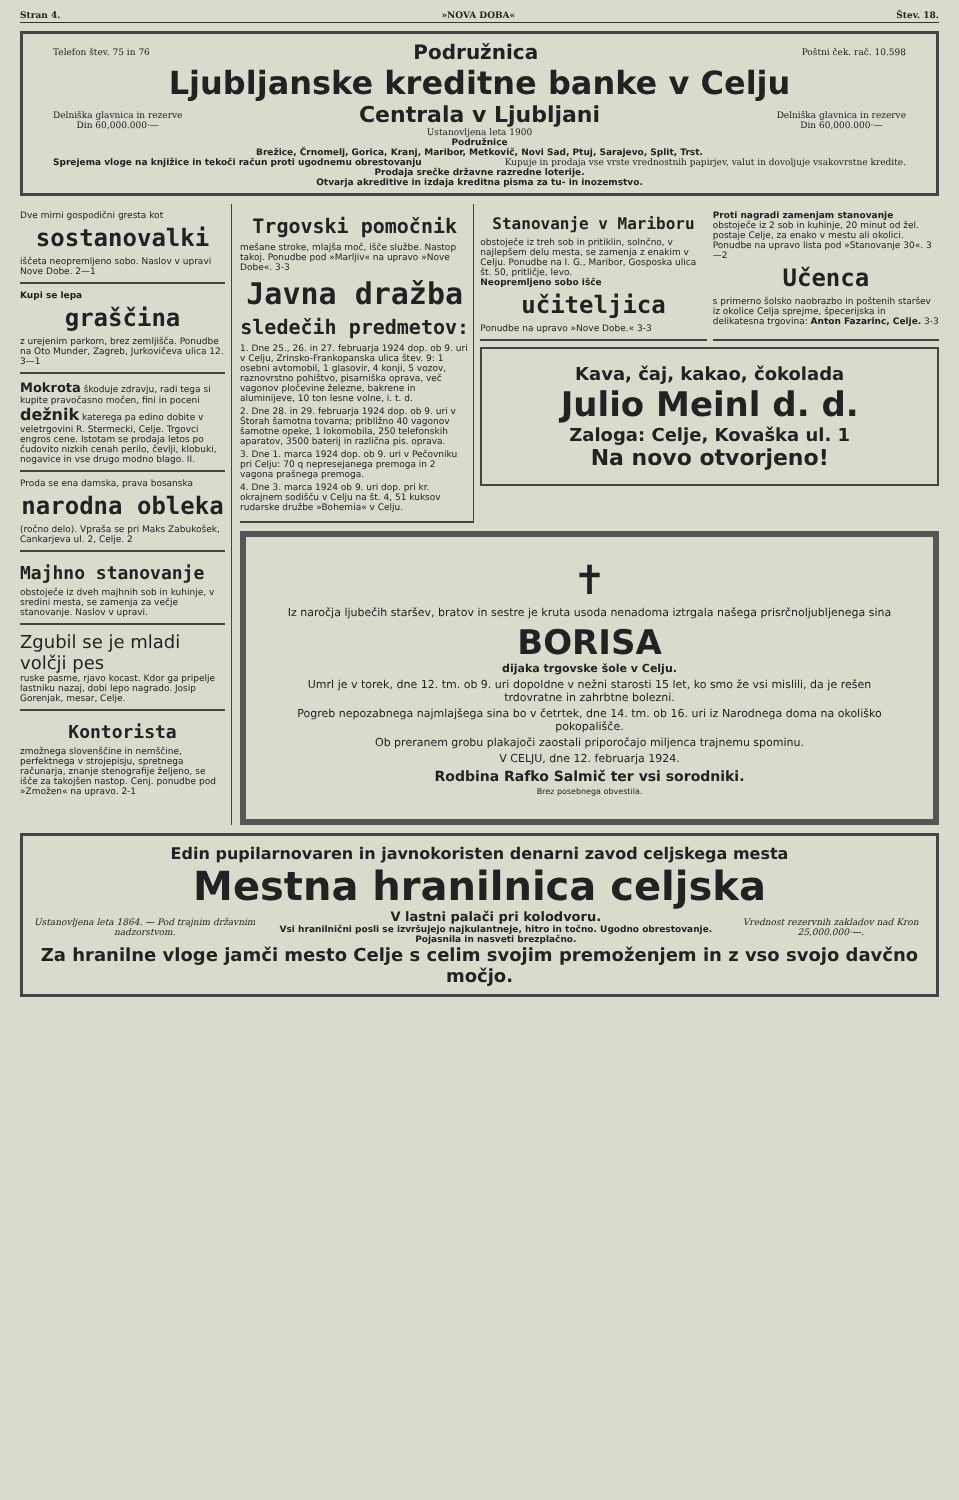Stran 4. »NOVA DOBA« Štev. 18.
Telefon štev. 75 in 76 Podružnica Poštni ček. rač. 10.598
Ljubljanske kreditne banke v Celju
Delniška glavnica in rezerve
Din 60,000.000·— Centrala v Ljubljani
Ustanovljena leta 1900 Delniška glavnica in rezerve
Din 60,000.000·—
Podružnice
Brežice, Črnomelj, Gorica, Kranj, Maribor, Metkovič, Novi Sad, Ptuj, Sarajevo, Split, Trst.
Sprejema vloge na knjižice in tekoči račun proti ugodnemu obrestovanju Kupuje in prodaja vse vrste vrednostnih papirjev, valut in dovoljuje vsakovrstne kredite.
Prodaja srečke državne razredne loterije.
Otvarja akreditive in izdaja kreditna pisma za tu- in inozemstvo.
Dve mirni gospodični gresta kot
sostanovalki
iščeta neopremljeno sobo. Naslov v upravi Nove Dobe. 2—1
Kupi se lepa
graščina
z urejenim parkom, brez zemljišča. Ponudbe na Oto Munder, Zagreb, Jurkovičeva ulica 12. 3—1
Mokrota škoduje zdravju, radi tega si kupite pravočasno močen, fini in poceni dežnik katerega pa edino dobite v veletrgovini R. Stermecki, Celje. Trgovci engros cene. Istotam se prodaja letos po čudovito nizkih cenah perilo, čevlji, klobuki, nogavice in vse drugo modno blago. II.
Proda se ena damska, prava bosanska
narodna obleka
(ročno delo). Vpraša se pri Maks Zabukošek, Cankarjeva ul. 2, Celje. 2
Majhno stanovanje
obstoječe iz dveh majhnih sob in kuhinje, v sredini mesta, se zamenja za večje stanovanje. Naslov v upravi.
Zgubil se je mladi volčji pes
ruske pasme, rjavo kocast. Kdor ga pripelje lastniku nazaj, dobi lepo nagrado. Josip Gorenjak, mesar, Celje.
Kontorista
zmožnega slovenščine in nemščine, perfektnega v strojepisju, spretnega računarja, znanje stenografije željeno, se išče za takojšen nastop. Cenj. ponudbe pod »Zmožen« na upravo. 2-1
Trgovski pomočnik
mešane stroke, mlajša moč, išče službe. Nastop takoj. Ponudbe pod »Marljiv« na upravo »Nove Dobe«. 3-3
Javna dražba
sledečih predmetov:
1. Dne 25., 26. in 27. februarja 1924 dop. ob 9. uri v Celju, Zrinsko-Frankopanska ulica štev. 9: 1 osebni avtomobil, 1 glasovir, 4 konji, 5 vozov, raznovrstno pohištvo, pisarniška oprava, več vagonov pločevine železne, bakrene in aluminijeve, 10 ton lesne volne, i. t. d.
2. Dne 28. in 29. februarja 1924 dop. ob 9. uri v Štorah šamotna tovarna; približno 40 vagonov šamotne opeke, 1 lokomobila, 250 telefonskih aparatov, 3500 baterij in različna pis. oprava.
3. Dne 1. marca 1924 dop. ob 9. uri v Pečovniku pri Celju: 70 q nepresejanega premoga in 2 vagona prašnega premoga.
4. Dne 3. marca 1924 ob 9. uri dop. pri kr. okrajnem sodišču v Celju na št. 4, 51 kuksov rudarske družbe »Bohemia« v Celju.
Stanovanje v Mariboru
obstoječe iz treh sob in pritiklin, solnčno, v najlepšem delu mesta, se zamenja z enakim v Celju. Ponudbe na I. G., Maribor, Gosposka ulica št. 50, pritličje, levo.
Neopremljeno sobo išče
učiteljica
Ponudbe na upravo »Nove Dobe.« 3-3
Proti nagradi zamenjam stanovanje
obstoječe iz 2 sob in kuhinje, 20 minut od žel. postaje Celje, za enako v mestu ali okolici. Ponudbe na upravo lista pod »Stanovanje 30«. 3—2
Učenca
s primerno šolsko naobrazbo in poštenih staršev iz okolice Celja sprejme, špecerijska in delikatesna trgovina: Anton Fazarinc, Celje. 3-3
Kava, čaj, kakao, čokolada
Julio Meinl d. d.
Zaloga: Celje, Kovaška ul. 1
Na novo otvorjeno!
✝
Iz naročja ljubečih staršev, bratov in sestre je kruta usoda nenadoma iztrgala našega prisrčnoljubljenega sina
BORISA
dijaka trgovske šole v Celju.
Umrl je v torek, dne 12. tm. ob 9. uri dopoldne v nežni starosti 15 let, ko smo že vsi mislili, da je rešen trdovratne in zahrbtne bolezni.
Pogreb nepozabnega najmlajšega sina bo v četrtek, dne 14. tm. ob 16. uri iz Narodnega doma na okoliško pokopališče.
Ob preranem grobu plakajoči zaostali priporočajo miljenca trajnemu spominu.
V CELJU, dne 12. februarja 1924.
Rodbina Rafko Salmič ter vsi sorodniki.
Brez posebnega obvestila.
Edin pupilarnovaren in javnokoristen denarni zavod celjskega mesta
Mestna hranilnica celjska
Ustanovljena leta 1864. — Pod trajnim državnim nadzorstvom. V lastni palači pri kolodvoru.
Vsi hranilnični posli se izvršujejo najkulantneje, hitro in točno. Ugodno obrestovanje. Pojasnila in nasveti brezplačno. Vrednost rezervnih zakladov nad Kron 25,000.000·—.
Za hranilne vloge jamči mesto Celje s celim svojim premoženjem in z vso svojo davčno močjo.